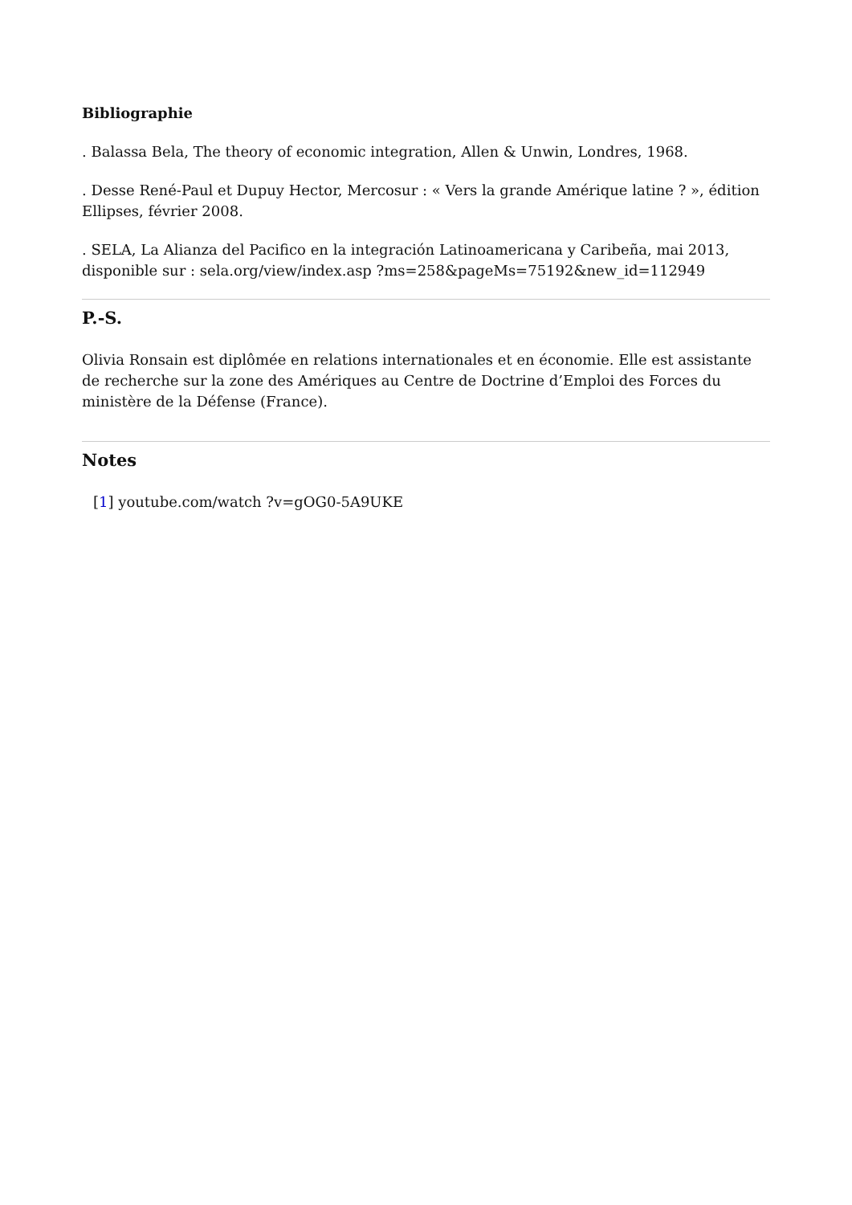Bibliographie
. Balassa Bela, The theory of economic integration, Allen & Unwin, Londres, 1968.
. Desse René-Paul et Dupuy Hector, Mercosur : « Vers la grande Amérique latine ? », édition Ellipses, février 2008.
. SELA, La Alianza del Pacifico en la integración Latinoamericana y Caribeña, mai 2013, disponible sur : sela.org/view/index.asp ?ms=258&pageMs=75192&new_id=112949
P.-S.
Olivia Ronsain est diplômée en relations internationales et en économie. Elle est assistante de recherche sur la zone des Amériques au Centre de Doctrine d’Emploi des Forces du ministère de la Défense (France).
Notes
[1] youtube.com/watch ?v=gOG0-5A9UKE